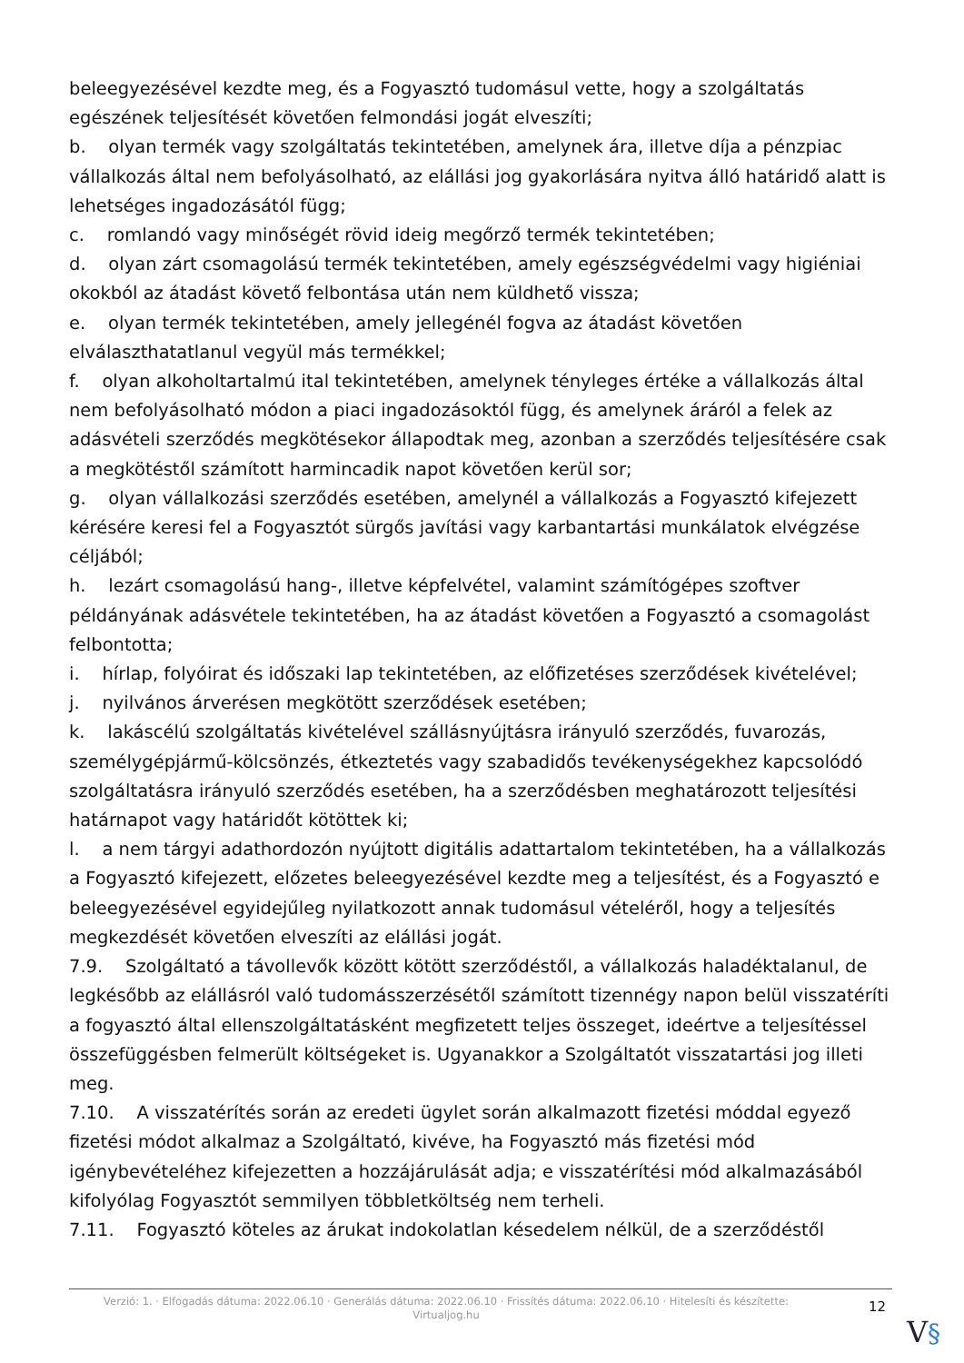beleegyezésével kezdte meg, és a Fogyasztó tudomásul vette, hogy a szolgáltatás egészének teljesítését követően felmondási jogát elveszíti;
b. olyan termék vagy szolgáltatás tekintetében, amelynek ára, illetve díja a pénzpiac vállalkozás által nem befolyásolható, az elállási jog gyakorlására nyitva álló határidő alatt is lehetséges ingadozásától függ;
c. romlandó vagy minőségét rövid ideig megőrző termék tekintetében;
d. olyan zárt csomagolású termék tekintetében, amely egészségvédelmi vagy higiéniai okokból az átadást követő felbontása után nem küldhető vissza;
e. olyan termék tekintetében, amely jellegénél fogva az átadást követően elválaszthatatlanul vegyül más termékkel;
f. olyan alkoholtartalmú ital tekintetében, amelynek tényleges értéke a vállalkozás által nem befolyásolható módon a piaci ingadozásoktól függ, és amelynek áráról a felek az adásvételi szerződés megkötésekor állapodtak meg, azonban a szerződés teljesítésére csak a megkötéstől számított harmincadik napot követően kerül sor;
g. olyan vállalkozási szerződés esetében, amelynél a vállalkozás a Fogyasztó kifejezett kérésére keresi fel a Fogyasztót sürgős javítási vagy karbantartási munkálatok elvégzése céljából;
h. lezárt csomagolású hang-, illetve képfelvétel, valamint számítógépes szoftver példányának adásvétele tekintetében, ha az átadást követően a Fogyasztó a csomagolást felbontotta;
i. hírlap, folyóirat és időszaki lap tekintetében, az előfizetéses szerződések kivételével;
j. nyilvános árverésen megkötött szerződések esetében;
k. lakáscélú szolgáltatás kivételével szállásnyújtásra irányuló szerződés, fuvarozás, személygépjármű-kölcsönzés, étkeztetés vagy szabadidős tevékenységekhez kapcsolódó szolgáltatásra irányuló szerződés esetében, ha a szerződésben meghatározott teljesítési határnapot vagy határidőt kötöttek ki;
l. a nem tárgyi adathordozón nyújtott digitális adattartalom tekintetében, ha a vállalkozás a Fogyasztó kifejezett, előzetes beleegyezésével kezdte meg a teljesítést, és a Fogyasztó e beleegyezésével egyidejűleg nyilatkozott annak tudomásul vételéről, hogy a teljesítés megkezdését követően elveszíti az elállási jogát.
7.9. Szolgáltató a távollevők között kötött szerződéstől, a vállalkozás haladéktalanul, de legkésőbb az elállásról való tudomásszerzésétől számított tizennégy napon belül visszatéríti a fogyasztó által ellenszolgáltatásként megfizetett teljes összeget, ideértve a teljesítéssel összefüggésben felmerült költségeket is. Ugyanakkor a Szolgáltatót visszatartási jog illeti meg.
7.10. A visszatérítés során az eredeti ügylet során alkalmazott fizetési móddal egyező fizetési módot alkalmaz a Szolgáltató, kivéve, ha Fogyasztó más fizetési mód igénybevételéhez kifejezetten a hozzájárulását adja; e visszatérítési mód alkalmazásából kifolyólag Fogyasztót semmilyen többletköltség nem terheli.
7.11. Fogyasztó köteles az árukat indokolatlan késedelem nélkül, de a szerződéstől
Verzió: 1. · Elfogadás dátuma: 2022.06.10 · Generálás dátuma: 2022.06.10 · Frissítés dátuma: 2022.06.10 · Hitelesíti és készítette: Virtualjog.hu
12
V§